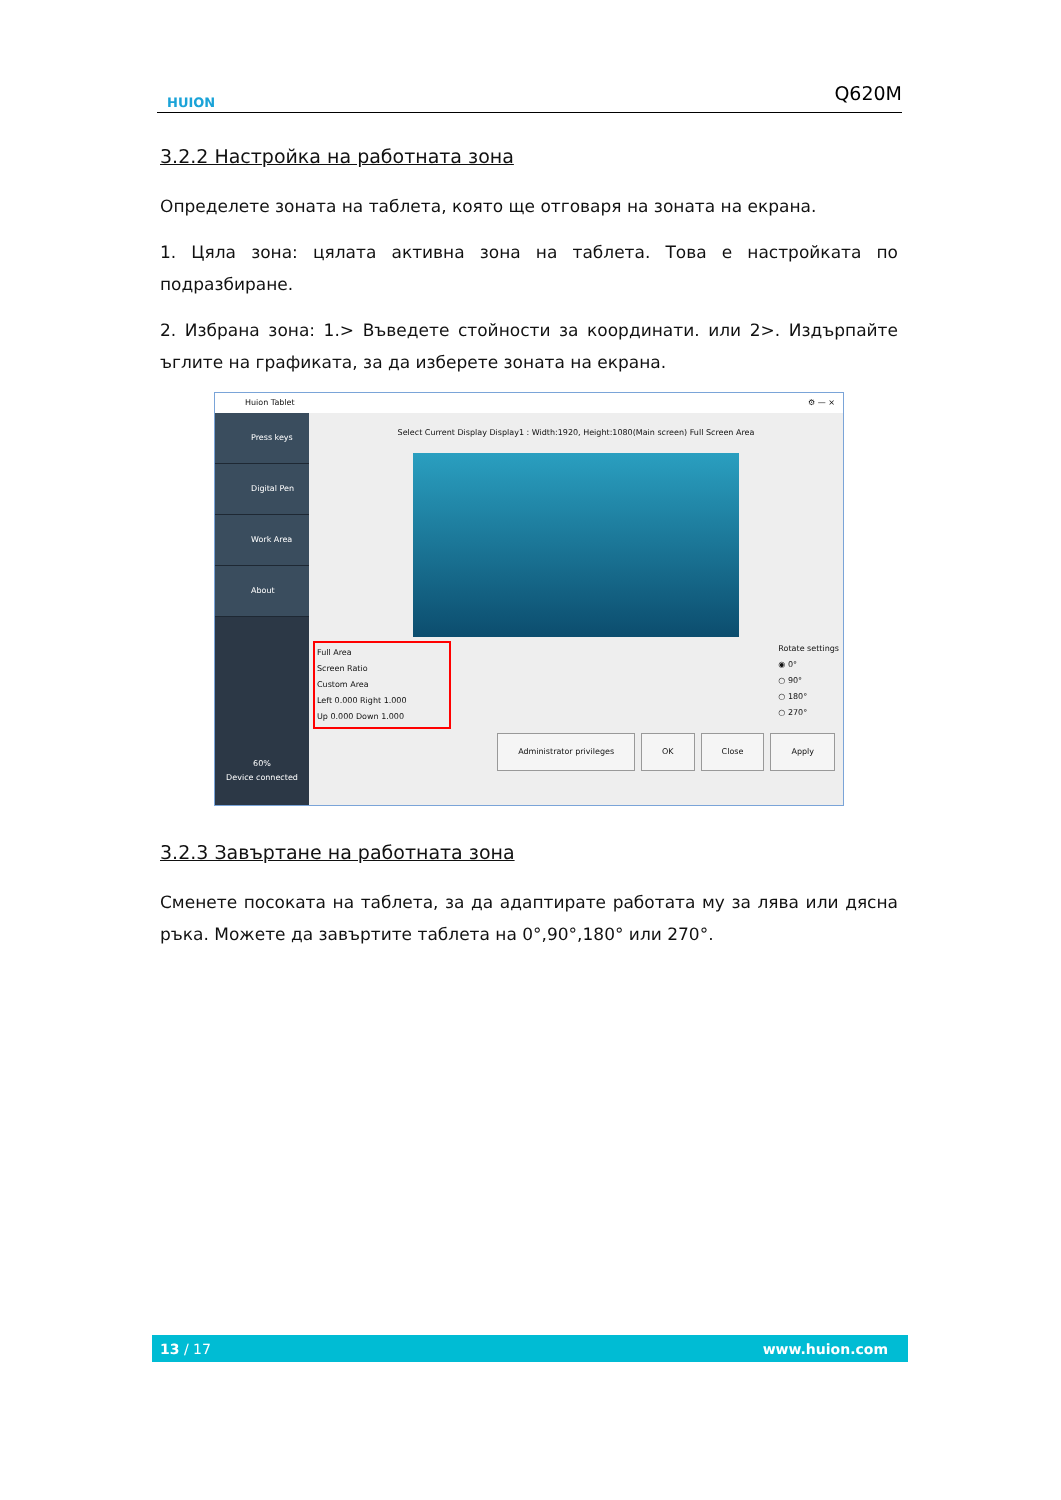HUION
Q620M
3.2.2 Настройка на работната зона
Определете зоната на таблета, която ще отговаря на зоната на екрана.
1. Цяла зона: цялата активна зона на таблета. Това е настройката по подразбиране.
2. Избрана зона: 1.> Въведете стойности за координати. или 2>. Издърпайте ъглите на графиката, за да изберете зоната на екрана.
Huion Tablet ⚙ — ×
Press keys
Digital Pen
Work Area
About
60%
Device connected
Select Current Display Display1 : Width:1920, Height:1080(Main screen) Full Screen Area
Full Area
Screen Ratio
Custom Area
Left 0.000 Right 1.000
Up 0.000 Down 1.000
Rotate settings
◉ 0°
○ 90°
○ 180°
○ 270°
Administrator privileges OK Close Apply
3.2.3 Завъртане на работната зона
Сменете посоката на таблета, за да адаптирате работата му за лява или дясна ръка. Можете да завъртите таблета на 0°,90°,180° или 270°.
13 / 17 www.huion.com